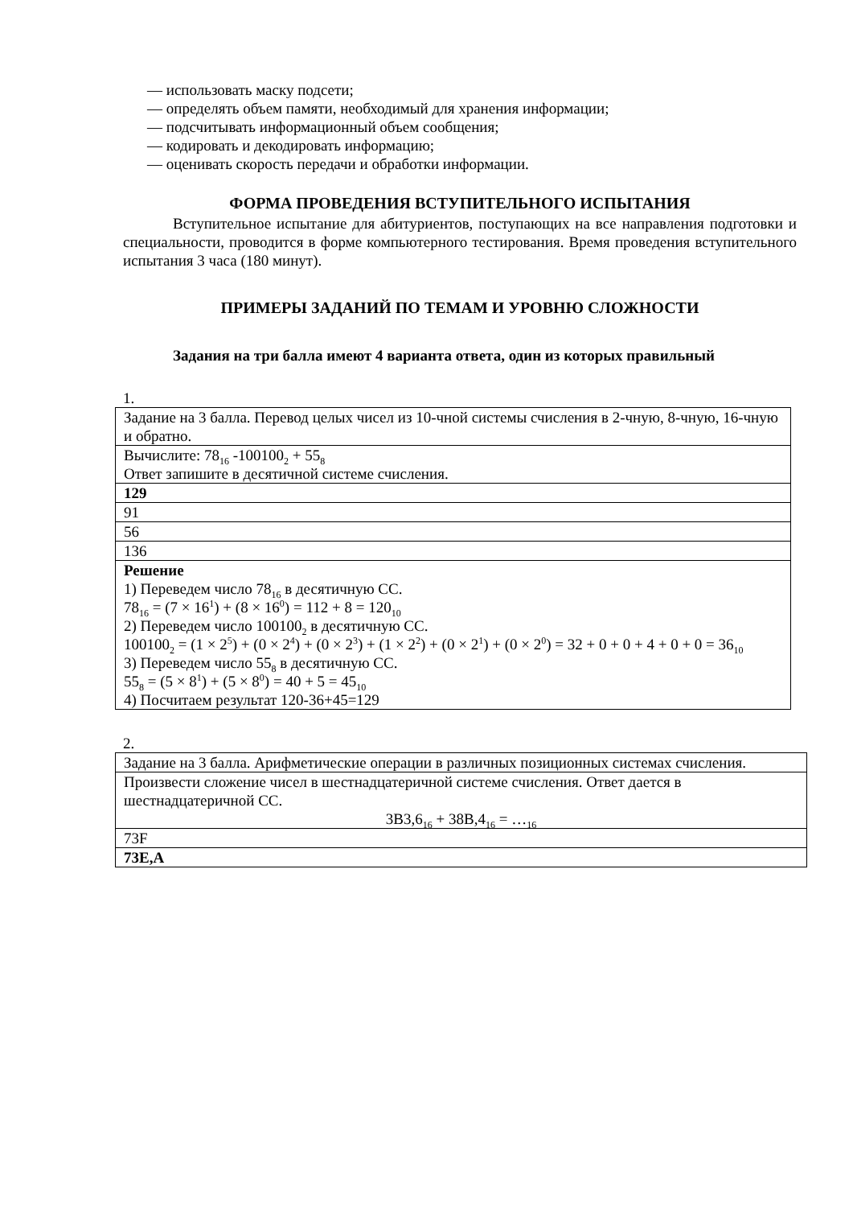— использовать маску подсети;
— определять объем памяти, необходимый для хранения информации;
— подсчитывать информационный объем сообщения;
— кодировать и декодировать информацию;
— оценивать скорость передачи и обработки информации.
ФОРМА ПРОВЕДЕНИЯ ВСТУПИТЕЛЬНОГО ИСПЫТАНИЯ
Вступительное испытание для абитуриентов, поступающих на все направления подготовки и специальности, проводится в форме компьютерного тестирования. Время проведения вступительного испытания 3 часа (180 минут).
ПРИМЕРЫ ЗАДАНИЙ ПО ТЕМАМ И УРОВНЮ СЛОЖНОСТИ
Задания на три балла имеют 4 варианта ответа, один из которых правильный
1.
| Задание на 3 балла. Перевод целых чисел из 10-чной системы счисления в 2-чную, 8-чную, 16-чную и обратно. |
| Вычислите: 78<sub>16</sub> -100100<sub>2</sub> + 55<sub>8</sub> Ответ запишите в десятичной системе счисления. |
| 129 |
| 91 |
| 56 |
| 136 |
| Решение 1) Переведем число 78<sub>16</sub> в десятичную СС. 78<sub>16</sub> = (7 × 16<sup>1</sup>) + (8 × 16<sup>0</sup>) = 112 + 8 = 120<sub>10</sub> 2) Переведем число 100100<sub>2</sub> в десятичную СС. 100100<sub>2</sub> = (1 × 2<sup>5</sup>) + (0 × 2<sup>4</sup>) + (0 × 2<sup>3</sup>) + (1 × 2<sup>2</sup>) + (0 × 2<sup>1</sup>) + (0 × 2<sup>0</sup>) = 32 + 0 + 0 + 4 + 0 + 0 = 36<sub>10</sub> 3) Переведем число 55<sub>8</sub> в десятичную СС. 55<sub>8</sub> = (5 × 8<sup>1</sup>) + (5 × 8<sup>0</sup>) = 40 + 5 = 45<sub>10</sub> 4) Посчитаем результат 120-36+45=129 |
2.
| Задание на 3 балла. Арифметические операции в различных позиционных системах счисления. |
| Произвести сложение чисел в шестнадцатеричной системе счисления. Ответ дается в шестнадцатеричной СС. 3B3,6<sub>16</sub> + 38B,4<sub>16</sub> = …<sub>16</sub> |
| 73F |
| 73E,A |